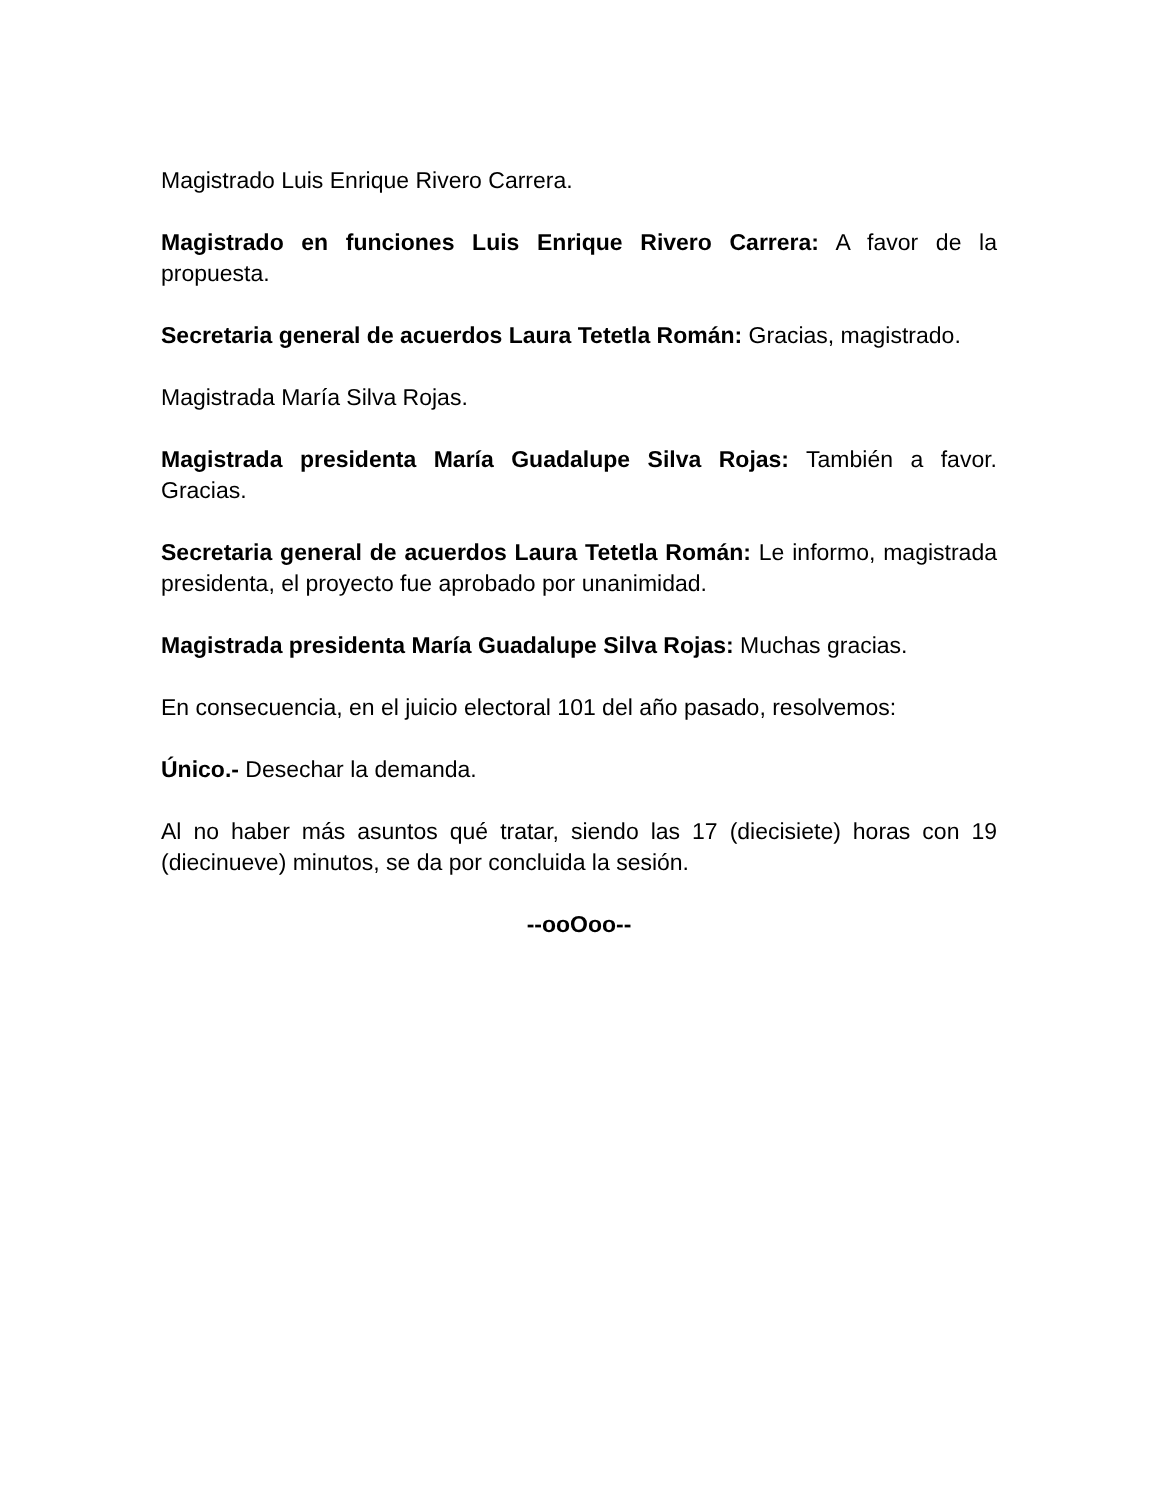Magistrado Luis Enrique Rivero Carrera.
Magistrado en funciones Luis Enrique Rivero Carrera: A favor de la propuesta.
Secretaria general de acuerdos Laura Tetetla Román: Gracias, magistrado.
Magistrada María Silva Rojas.
Magistrada presidenta María Guadalupe Silva Rojas: También a favor. Gracias.
Secretaria general de acuerdos Laura Tetetla Román: Le informo, magistrada presidenta, el proyecto fue aprobado por unanimidad.
Magistrada presidenta María Guadalupe Silva Rojas: Muchas gracias.
En consecuencia, en el juicio electoral 101 del año pasado, resolvemos:
Único.- Desechar la demanda.
Al no haber más asuntos qué tratar, siendo las 17 (diecisiete) horas con 19 (diecinueve) minutos, se da por concluida la sesión.
--ooOoo--